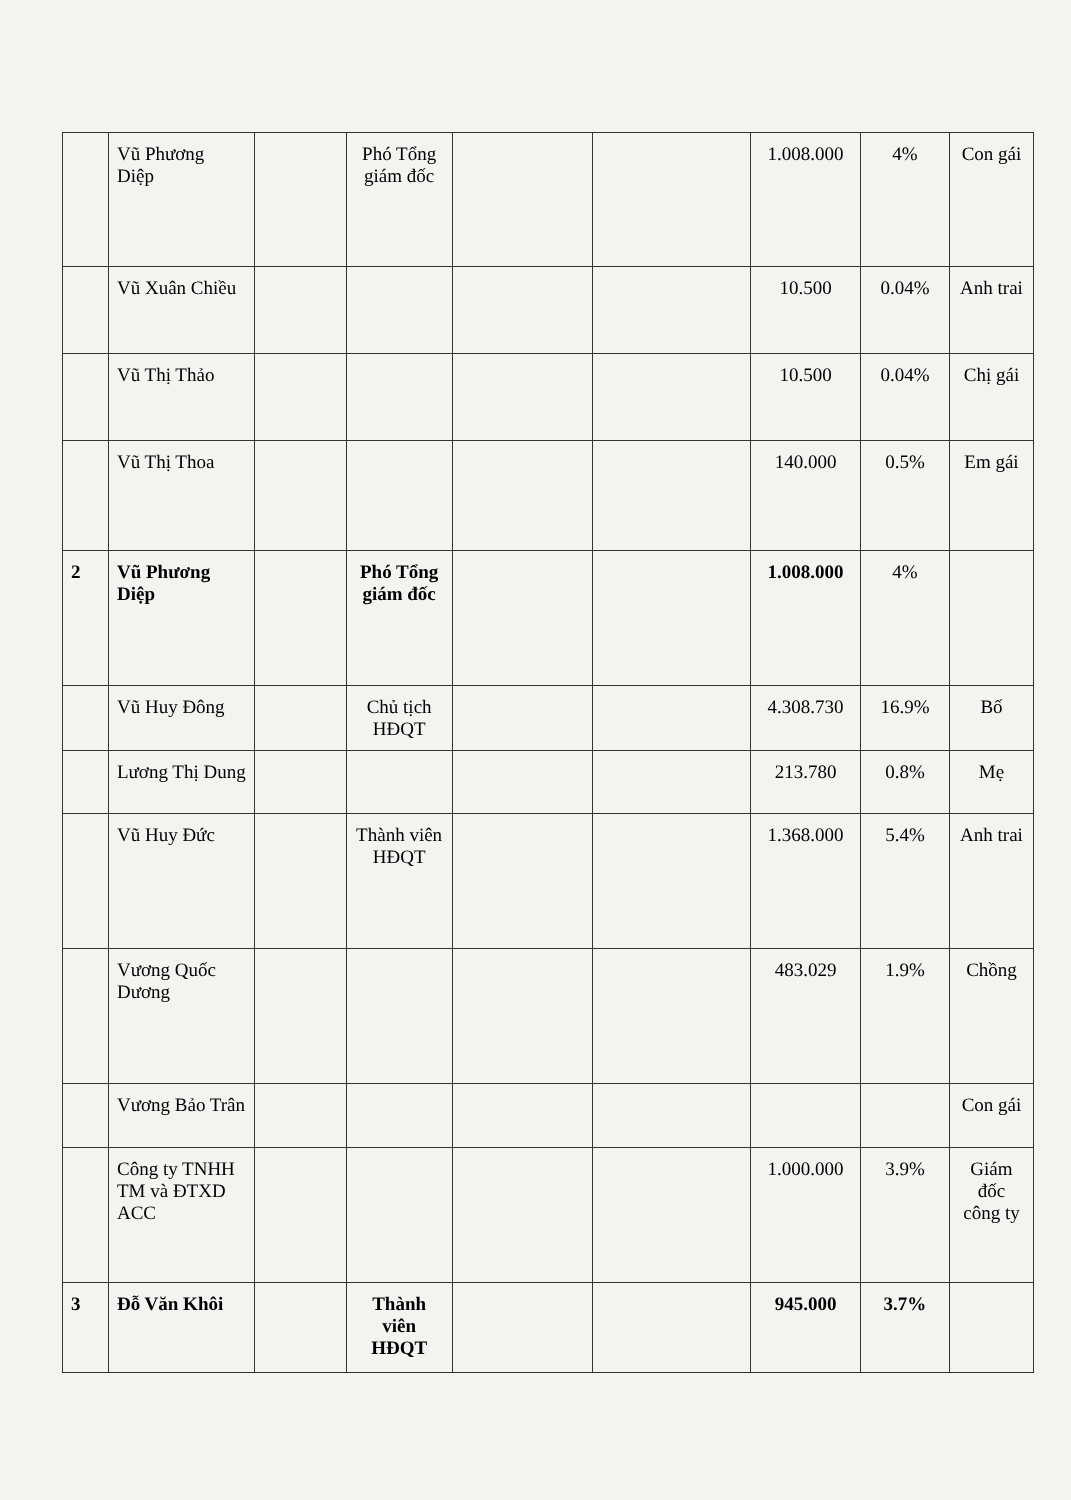| | Vũ Phương Diệp | | Phó Tổng giám đốc | | | 1.008.000 | 4% | Con gái |
| | Vũ Xuân Chiều | | | | | 10.500 | 0.04% | Anh trai |
| | Vũ Thị Thảo | | | | | 10.500 | 0.04% | Chị gái |
| | Vũ Thị Thoa | | | | | 140.000 | 0.5% | Em gái |
| 2 | Vũ Phương Diệp | | Phó Tổng giám đốc | | | 1.008.000 | 4% | |
| | Vũ Huy Đông | | Chủ tịch HĐQT | | | 4.308.730 | 16.9% | Bố |
| | Lương Thị Dung | | | | | 213.780 | 0.8% | Mẹ |
| | Vũ Huy Đức | | Thành viên HĐQT | | | 1.368.000 | 5.4% | Anh trai |
| | Vương Quốc Dương | | | | | 483.029 | 1.9% | Chồng |
| | Vương Bảo Trân | | | | | | | Con gái |
| | Công ty TNHH TM và ĐTXD ACC | | | | | 1.000.000 | 3.9% | Giám đốc công ty |
| 3 | Đỗ Văn Khôi | | Thành viên HĐQT | | | 945.000 | 3.7% | |